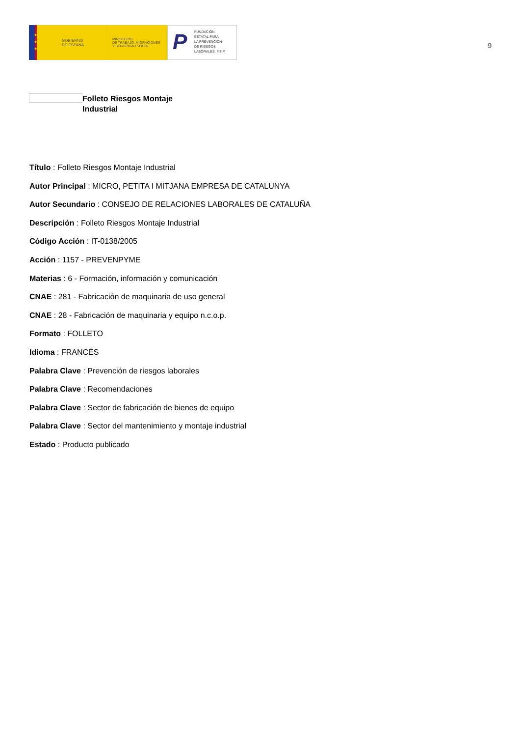★
★
★
GOBIERNO
DE ESPAÑA
MINISTERIO
DE TRABAJO, MIGRACIONES
Y SEGURIDAD SOCIAL
P FUNDACIÓN
ESTATAL PARA
LA PREVENCIÓN
DE RIESGOS
LABORALES, F.S.P.
9
Folleto Riesgos Montaje
Industrial
Título : Folleto Riesgos Montaje Industrial
Autor Principal : MICRO, PETITA I MITJANA EMPRESA DE CATALUNYA
Autor Secundario : CONSEJO DE RELACIONES LABORALES DE CATALUÑA
Descripción : Folleto Riesgos Montaje Industrial
Código Acción : IT-0138/2005
Acción : 1157 - PREVENPYME
Materias : 6 - Formación, información y comunicación
CNAE : 281 - Fabricación de maquinaria de uso general
CNAE : 28 - Fabricación de maquinaria y equipo n.c.o.p.
Formato : FOLLETO
Idioma : FRANCÉS
Palabra Clave : Prevención de riesgos laborales
Palabra Clave : Recomendaciones
Palabra Clave : Sector de fabricación de bienes de equipo
Palabra Clave : Sector del mantenimiento y montaje industrial
Estado : Producto publicado